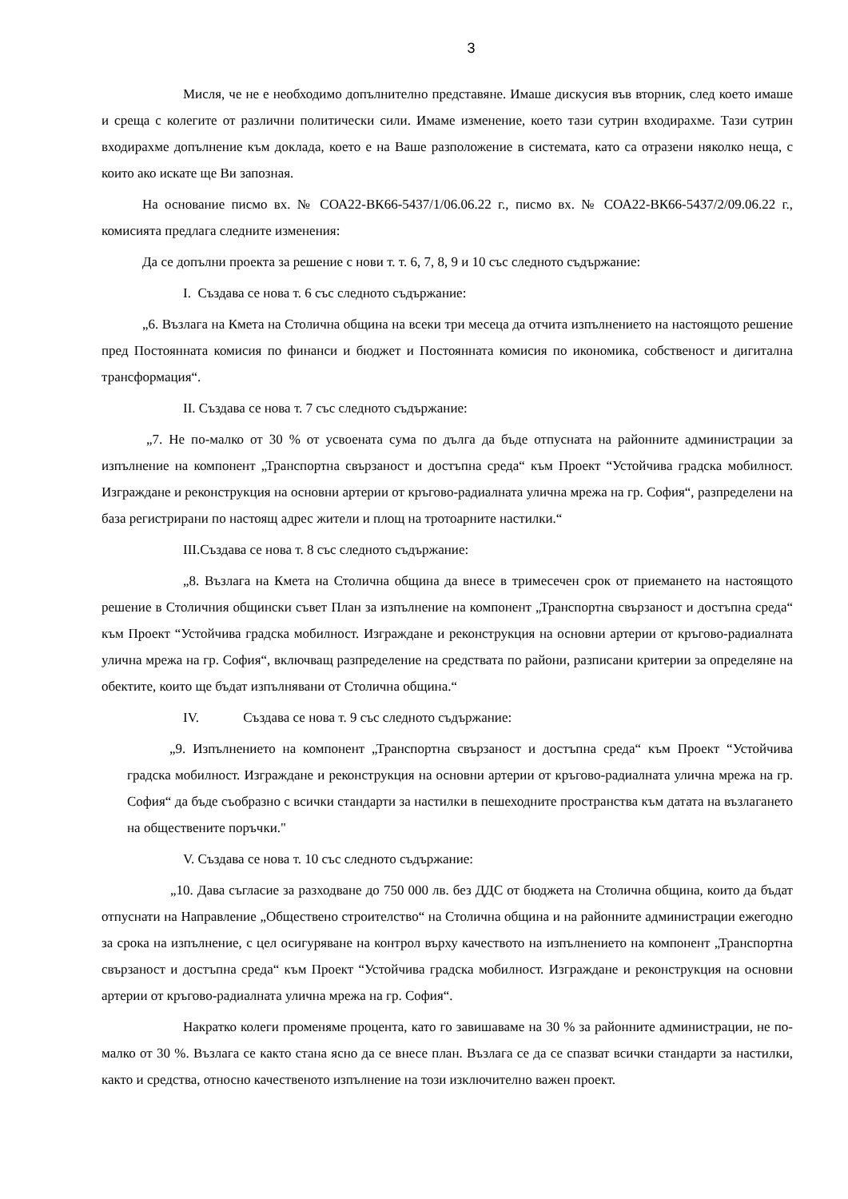3
Мисля, че не е необходимо допълнително представяне. Имаше дискусия във вторник, след което имаше и среща с колегите от различни политически сили. Имаме изменение, което тази сутрин входирахме. Тази сутрин входирахме допълнение към доклада, което е на Ваше разположение в системата, като са отразени няколко неща, с които ако искате ще Ви запозная.
На основание писмо вх. № СОА22-ВК66-5437/1/06.06.22 г., писмо вх. № СОА22-ВК66-5437/2/09.06.22 г., комисията предлага следните изменения:
Да се допълни проекта за решение с нови т. т. 6, 7, 8, 9 и 10 със следното съдържание:
I. Създава се нова т. 6 със следното съдържание:
„6. Възлага на Кмета на Столична община на всеки три месеца да отчита изпълнението на настоящото решение пред Постоянната комисия по финанси и бюджет и Постоянната комисия по икономика, собственост и дигитална трансформация“.
II. Създава се нова т. 7 със следното съдържание:
„7. Не по-малко от 30 % от усвоената сума по дълга да бъде отпусната на районните администрации за изпълнение на компонент „Транспортна свързаност и достъпна среда“ към Проект “Устойчива градска мобилност. Изграждане и реконструкция на основни артерии от кръгово-радиалната улична мрежа на гр. София“, разпределени на база регистрирани по настоящ адрес жители и площ на тротоарните настилки.“
III.Създава се нова т. 8 със следното съдържание:
„8. Възлага на Кмета на Столична община да внесе в тримесечен срок от приемането на настоящото решение в Столичния общински съвет План за изпълнение на компонент „Транспортна свързаност и достъпна среда“ към Проект “Устойчива градска мобилност. Изграждане и реконструкция на основни артерии от кръгово-радиалната улична мрежа на гр. София“, включващ разпределение на средствата по райони, разписани критерии за определяне на обектите, които ще бъдат изпълнявани от Столична община.“
IV. Създава се нова т. 9 със следното съдържание:
„9. Изпълнението на компонент „Транспортна свързаност и достъпна среда“ към Проект “Устойчива градска мобилност. Изграждане и реконструкция на основни артерии от кръгово-радиалната улична мрежа на гр. София“ да бъде съобразно с всички стандарти за настилки в пешеходните пространства към датата на възлагането на обществените поръчки."
V. Създава се нова т. 10 със следното съдържание:
„10. Дава съгласие за разходване до 750 000 лв. без ДДС от бюджета на Столична община, които да бъдат отпуснати на Направление „Обществено строителство“ на Столична община и на районните администрации ежегодно за срока на изпълнение, с цел осигуряване на контрол върху качеството на изпълнението на компонент „Транспортна свързаност и достъпна среда“ към Проект “Устойчива градска мобилност. Изграждане и реконструкция на основни артерии от кръгово-радиалната улична мрежа на гр. София“.
Накратко колеги променяме процента, като го завишаваме на 30 % за районните администрации, не по-малко от 30 %. Възлага се както стана ясно да се внесе план. Възлага се да се спазват всички стандарти за настилки, както и средства, относно качественото изпълнение на този изключително важен проект.